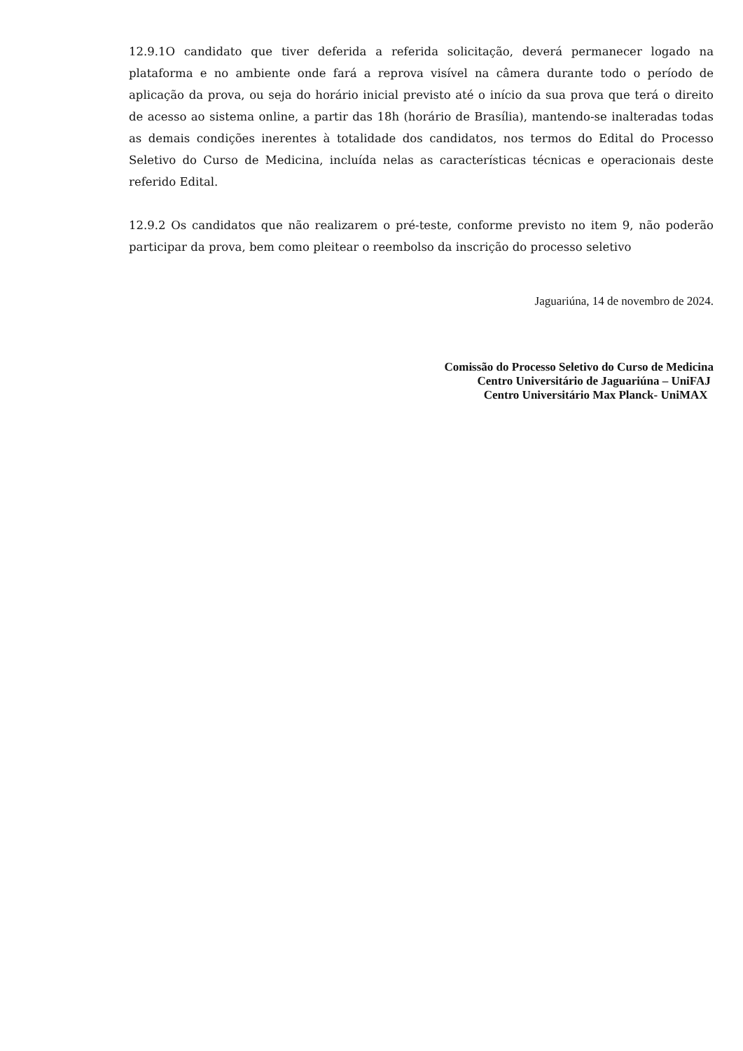12.9.1O candidato que tiver deferida a referida solicitação, deverá permanecer logado na plataforma e no ambiente onde fará a reprova visível na câmera durante todo o período de aplicação da prova, ou seja do horário inicial previsto até o início da sua prova que terá o direito de acesso ao sistema online, a partir das 18h (horário de Brasília), mantendo-se inalteradas todas as demais condições inerentes à totalidade dos candidatos, nos termos do Edital do Processo Seletivo do Curso de Medicina, incluída nelas as características técnicas e operacionais deste referido Edital.
12.9.2 Os candidatos que não realizarem o pré-teste, conforme previsto no item 9, não poderão participar da prova, bem como pleitear o reembolso da inscrição do processo seletivo
Jaguariúna, 14 de novembro de 2024.
Comissão do Processo Seletivo do Curso de Medicina
Centro Universitário de Jaguariúna – UniFAJ
Centro Universitário Max Planck- UniMAX